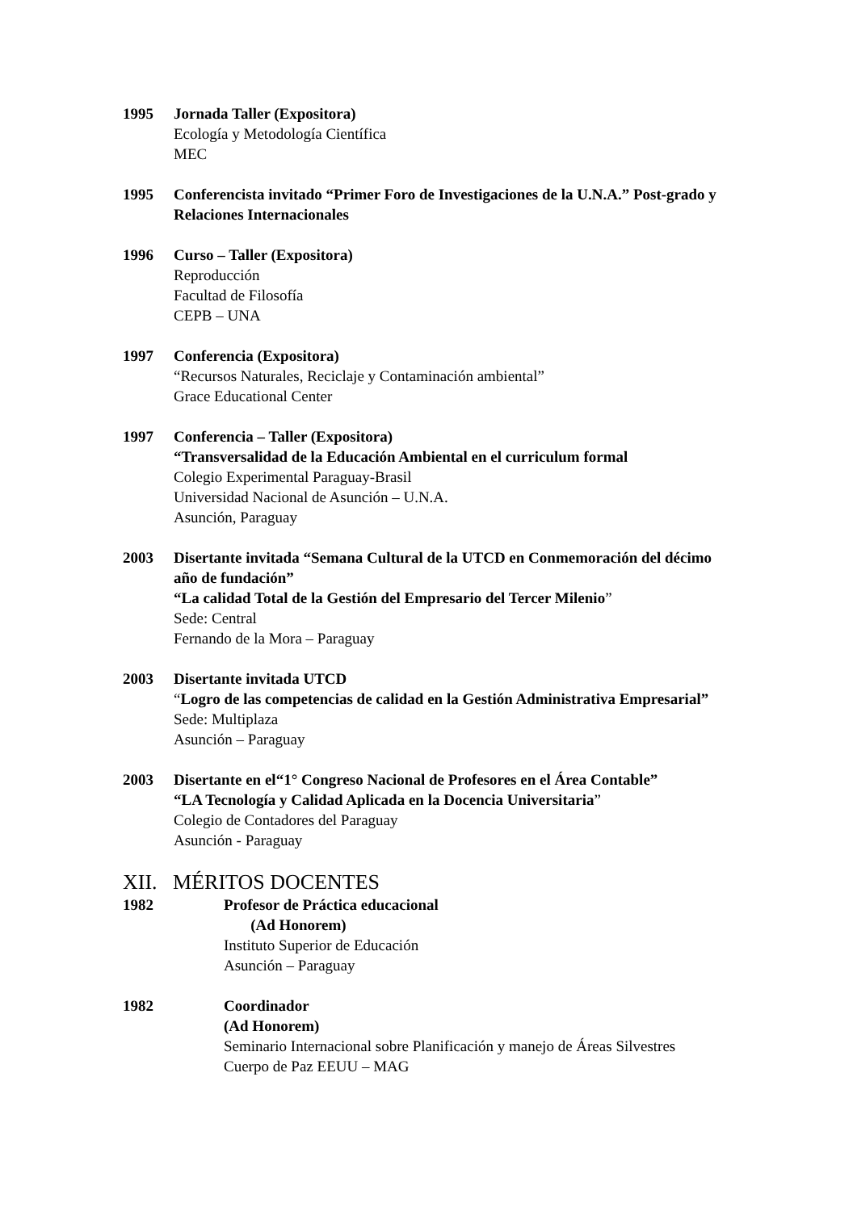1995 Jornada Taller (Expositora)
Ecología y Metodología Científica
MEC
1995 Conferencista invitado “Primer Foro de Investigaciones de la U.N.A.” Post-grado y Relaciones Internacionales
1996 Curso – Taller (Expositora)
Reproducción
Facultad de Filosofía
CEPB – UNA
1997 Conferencia (Expositora)
“Recursos Naturales, Reciclaje y Contaminación ambiental”
Grace Educational Center
1997 Conferencia – Taller (Expositora)
“Transversalidad de la Educación Ambiental en el curriculum formal
Colegio Experimental Paraguay-Brasil
Universidad Nacional de Asunción – U.N.A.
Asunción, Paraguay
2003 Disertante invitada “Semana Cultural de la UTCD en Conmemoración del décimo año de fundación”
“La calidad Total de la Gestión del Empresario del Tercer Milenio”
Sede: Central
Fernando de la Mora – Paraguay
2003 Disertante invitada UTCD
“Logro de las competencias de calidad en la Gestión Administrativa Empresarial”
Sede: Multiplaza
Asunción – Paraguay
2003 Disertante en el“1° Congreso Nacional de Profesores en el Área Contable”
“LA Tecnología y Calidad Aplicada en la Docencia Universitaria”
Colegio de Contadores del Paraguay
Asunción - Paraguay
XII. MÉRITOS DOCENTES
1982 Profesor de Práctica educacional
(Ad Honorem)
Instituto Superior de Educación
Asunción – Paraguay
1982 Coordinador
(Ad Honorem)
Seminario Internacional sobre Planificación y manejo de Áreas Silvestres
Cuerpo de Paz EEUU – MAG